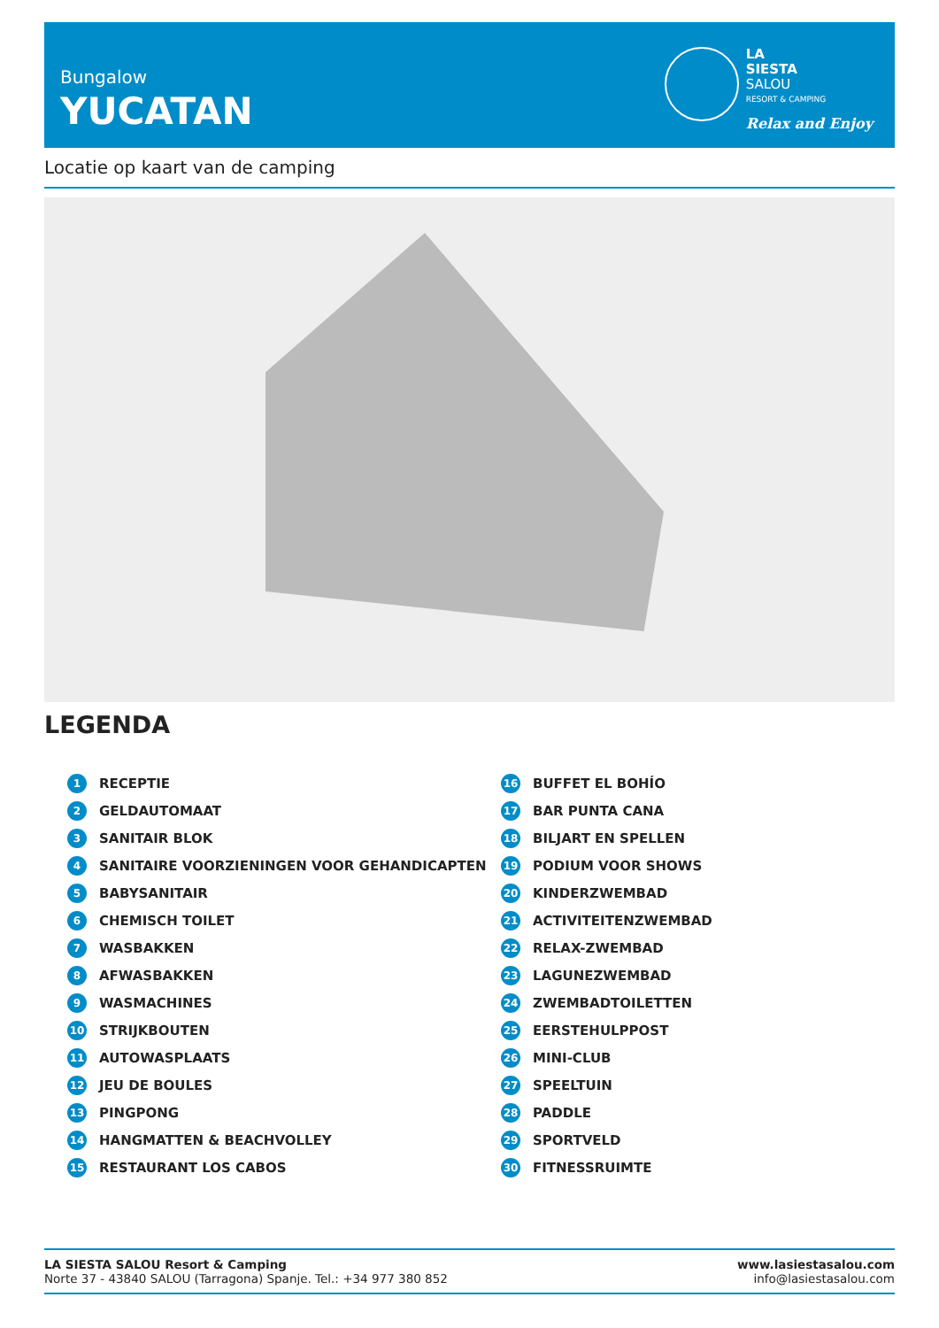Bungalow
YUCATAN
LA
SIESTA
SALOU
RESORT & CAMPING
Relax and Enjoy
Locatie op kaart van de camping
LEGENDA
1 RECEPTIE 16 BUFFET EL BOHÍO 2 GELDAUTOMAAT 17 BAR PUNTA CANA 3 SANITAIR BLOK 18 BILJART EN SPELLEN 4 SANITAIRE VOORZIENINGEN VOOR GEHANDICAPTEN 19 PODIUM VOOR SHOWS 5 BABYSANITAIR 20 KINDERZWEMBAD 6 CHEMISCH TOILET 21 ACTIVITEITENZWEMBAD 7 WASBAKKEN 22 RELAX-ZWEMBAD 8 AFWASBAKKEN 23 LAGUNEZWEMBAD 9 WASMACHINES 24 ZWEMBADTOILETTEN 10 STRIJKBOUTEN 25 EERSTEHULPPOST 11 AUTOWASPLAATS 26 MINI-CLUB 12 JEU DE BOULES 27 SPEELTUIN 13 PINGPONG 28 PADDLE 14 HANGMATTEN & BEACHVOLLEY 29 SPORTVELD 15 RESTAURANT LOS CABOS 30 FITNESSRUIMTE
LA SIESTA SALOU Resort & Camping
Norte 37 - 43840 SALOU (Tarragona) Spanje. Tel.: +34 977 380 852
www.lasiestasalou.com
info@lasiestasalou.com